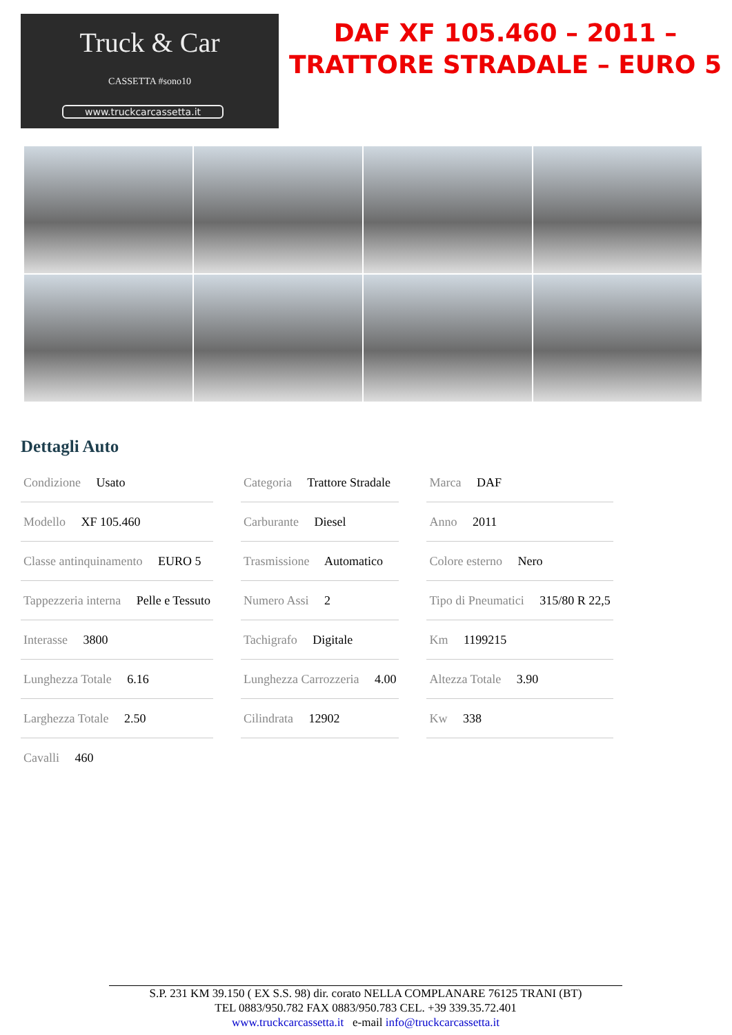Truck & Car
CASSETTA #sono10
www.truckcarcassetta.it
DAF XF 105.460 – 2011 –
TRATTORE STRADALE – EURO 5
Dettagli Auto
| Condizione Usato | Categoria Trattore Stradale | Marca DAF |
| Modello XF 105.460 | Carburante Diesel | Anno 2011 |
| Classe antinquinamento EURO 5 | Trasmissione Automatico | Colore esterno Nero |
| Tappezzeria interna Pelle e Tessuto | Numero Assi 2 | Tipo di Pneumatici 315/80 R 22,5 |
| Interasse 3800 | Tachigrafo Digitale | Km 1199215 |
| Lunghezza Totale 6.16 | Lunghezza Carrozzeria 4.00 | Altezza Totale 3.90 |
| Larghezza Totale 2.50 | Cilindrata 12902 | Kw 338 |
| Cavalli 460 | | |
S.P. 231 KM 39.150 ( EX S.S. 98) dir. corato NELLA COMPLANARE 76125 TRANI (BT)
TEL 0883/950.782 FAX 0883/950.783 CEL. +39 339.35.72.401
www.truckcarcassetta.it e-mail info@truckcarcassetta.it